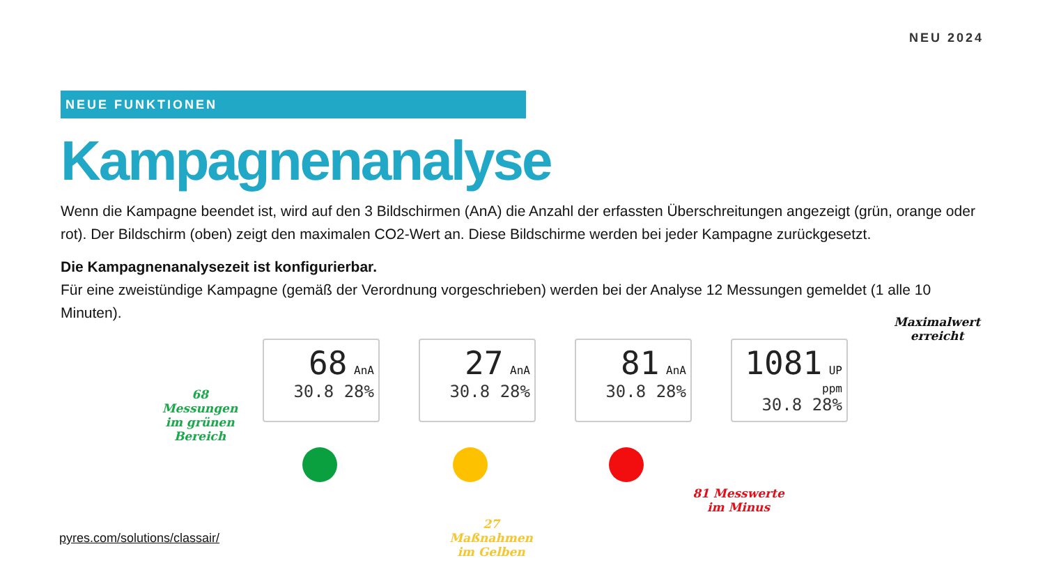NEU 2024
NEUE FUNKTIONEN
Kampagnenanalyse
Wenn die Kampagne beendet ist, wird auf den 3 Bildschirmen (AnA) die Anzahl der erfassten Überschreitungen angezeigt (grün, orange oder rot). Der Bildschirm (oben) zeigt den maximalen CO2-Wert an. Diese Bildschirme werden bei jeder Kampagne zurückgesetzt.
Die Kampagnenanalysezeit ist konfigurierbar.
Für eine zweistündige Kampagne (gemäß der Verordnung vorgeschrieben) werden bei der Analyse 12 Messungen gemeldet (1 alle 10 Minuten).
Maximalwert erreicht
68 AnA
30.8 28%
27 AnA
30.8 28%
81 AnA
30.8 28%
1081 UP ppm
30.8 28%
68 Messungen im grünen Bereich
81 Messwerte im Minus
27 Maßnahmen im Gelben
pyres.com/solutions/classair/